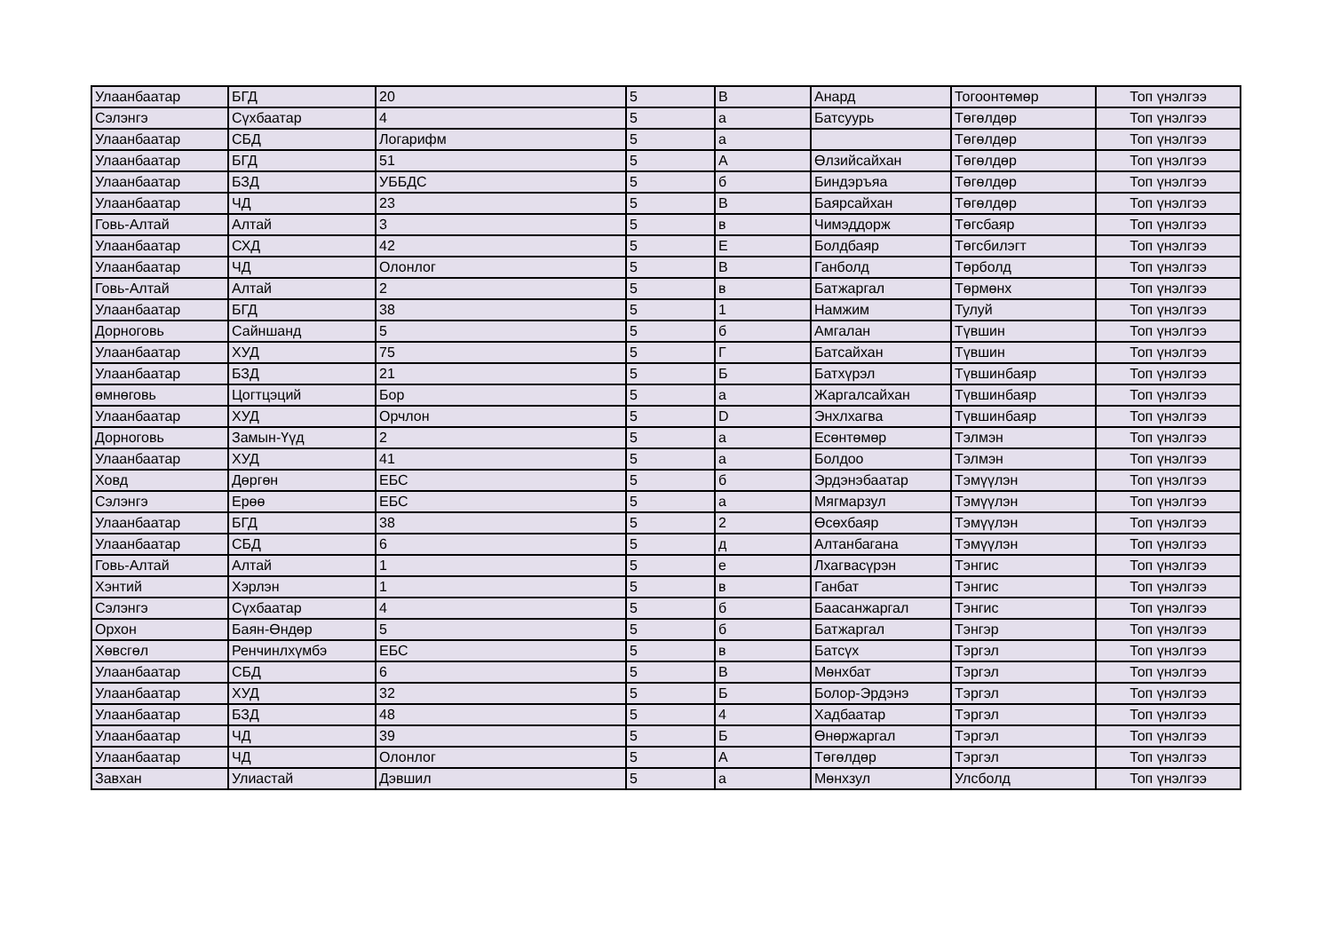| Улаанбаатар | БГД | 20 | 5 | В | Анард | Тогоонтөмөр | Топ үнэлгээ |
| Сэлэнгэ | Сүхбаатар | 4 | 5 | а | Батсуурь | Төгөлдөр | Топ үнэлгээ |
| Улаанбаатар | СБД | Логарифм | 5 | а | | Төгөлдөр | Топ үнэлгээ |
| Улаанбаатар | БГД | 51 | 5 | А | Өлзийсайхан | Төгөлдөр | Топ үнэлгээ |
| Улаанбаатар | БЗД | УББДС | 5 | б | Биндэръяа | Төгөлдөр | Топ үнэлгээ |
| Улаанбаатар | ЧД | 23 | 5 | В | Баярсайхан | Төгөлдөр | Топ үнэлгээ |
| Говь-Алтай | Алтай | 3 | 5 | в | Чимэддорж | Төгсбаяр | Топ үнэлгээ |
| Улаанбаатар | СХД | 42 | 5 | Е | Болдбаяр | Төгсбилэгт | Топ үнэлгээ |
| Улаанбаатар | ЧД | Олонлог | 5 | В | Ганболд | Төрболд | Топ үнэлгээ |
| Говь-Алтай | Алтай | 2 | 5 | в | Батжаргал | Төрмөнх | Топ үнэлгээ |
| Улаанбаатар | БГД | 38 | 5 | 1 | Намжим | Тулуй | Топ үнэлгээ |
| Дорноговь | Сайншанд | 5 | 5 | б | Амгалан | Түвшин | Топ үнэлгээ |
| Улаанбаатар | ХУД | 75 | 5 | Г | Батсайхан | Түвшин | Топ үнэлгээ |
| Улаанбаатар | БЗД | 21 | 5 | Б | Батхүрэл | Түвшинбаяр | Топ үнэлгээ |
| өмнөговь | Цогтцэций | Бор | 5 | а | Жаргалсайхан | Түвшинбаяр | Топ үнэлгээ |
| Улаанбаатар | ХУД | Орчлон | 5 | D | Энхлхагва | Түвшинбаяр | Топ үнэлгээ |
| Дорноговь | Замын-Үүд | 2 | 5 | а | Есөнтөмөр | Тэлмэн | Топ үнэлгээ |
| Улаанбаатар | ХУД | 41 | 5 | а | Болдоо | Тэлмэн | Топ үнэлгээ |
| Ховд | Дөргөн | ЕБС | 5 | б | Эрдэнэбаатар | Тэмүүлэн | Топ үнэлгээ |
| Сэлэнгэ | Ерөө | ЕБС | 5 | а | Мягмарзул | Тэмүүлэн | Топ үнэлгээ |
| Улаанбаатар | БГД | 38 | 5 | 2 | Өсөхбаяр | Тэмүүлэн | Топ үнэлгээ |
| Улаанбаатар | СБД | 6 | 5 | д | Алтанбагана | Тэмүүлэн | Топ үнэлгээ |
| Говь-Алтай | Алтай | 1 | 5 | е | Лхагвасүрэн | Тэнгис | Топ үнэлгээ |
| Хэнтий | Хэрлэн | 1 | 5 | в | Ганбат | Тэнгис | Топ үнэлгээ |
| Сэлэнгэ | Сүхбаатар | 4 | 5 | б | Баасанжаргал | Тэнгис | Топ үнэлгээ |
| Орхон | Баян-Өндөр | 5 | 5 | б | Батжаргал | Тэнгэр | Топ үнэлгээ |
| Хөвсгөл | Ренчинлхүмбэ | ЕБС | 5 | в | Батсүх | Тэргэл | Топ үнэлгээ |
| Улаанбаатар | СБД | 6 | 5 | В | Мөнхбат | Тэргэл | Топ үнэлгээ |
| Улаанбаатар | ХУД | 32 | 5 | Б | Болор-Эрдэнэ | Тэргэл | Топ үнэлгээ |
| Улаанбаатар | БЗД | 48 | 5 | 4 | Хадбаатар | Тэргэл | Топ үнэлгээ |
| Улаанбаатар | ЧД | 39 | 5 | Б | Өнөржаргал | Тэргэл | Топ үнэлгээ |
| Улаанбаатар | ЧД | Олонлог | 5 | А | Төгөлдөр | Тэргэл | Топ үнэлгээ |
| Завхан | Улиастай | Дэвшил | 5 | а | Мөнхзул | Улсболд | Топ үнэлгээ |